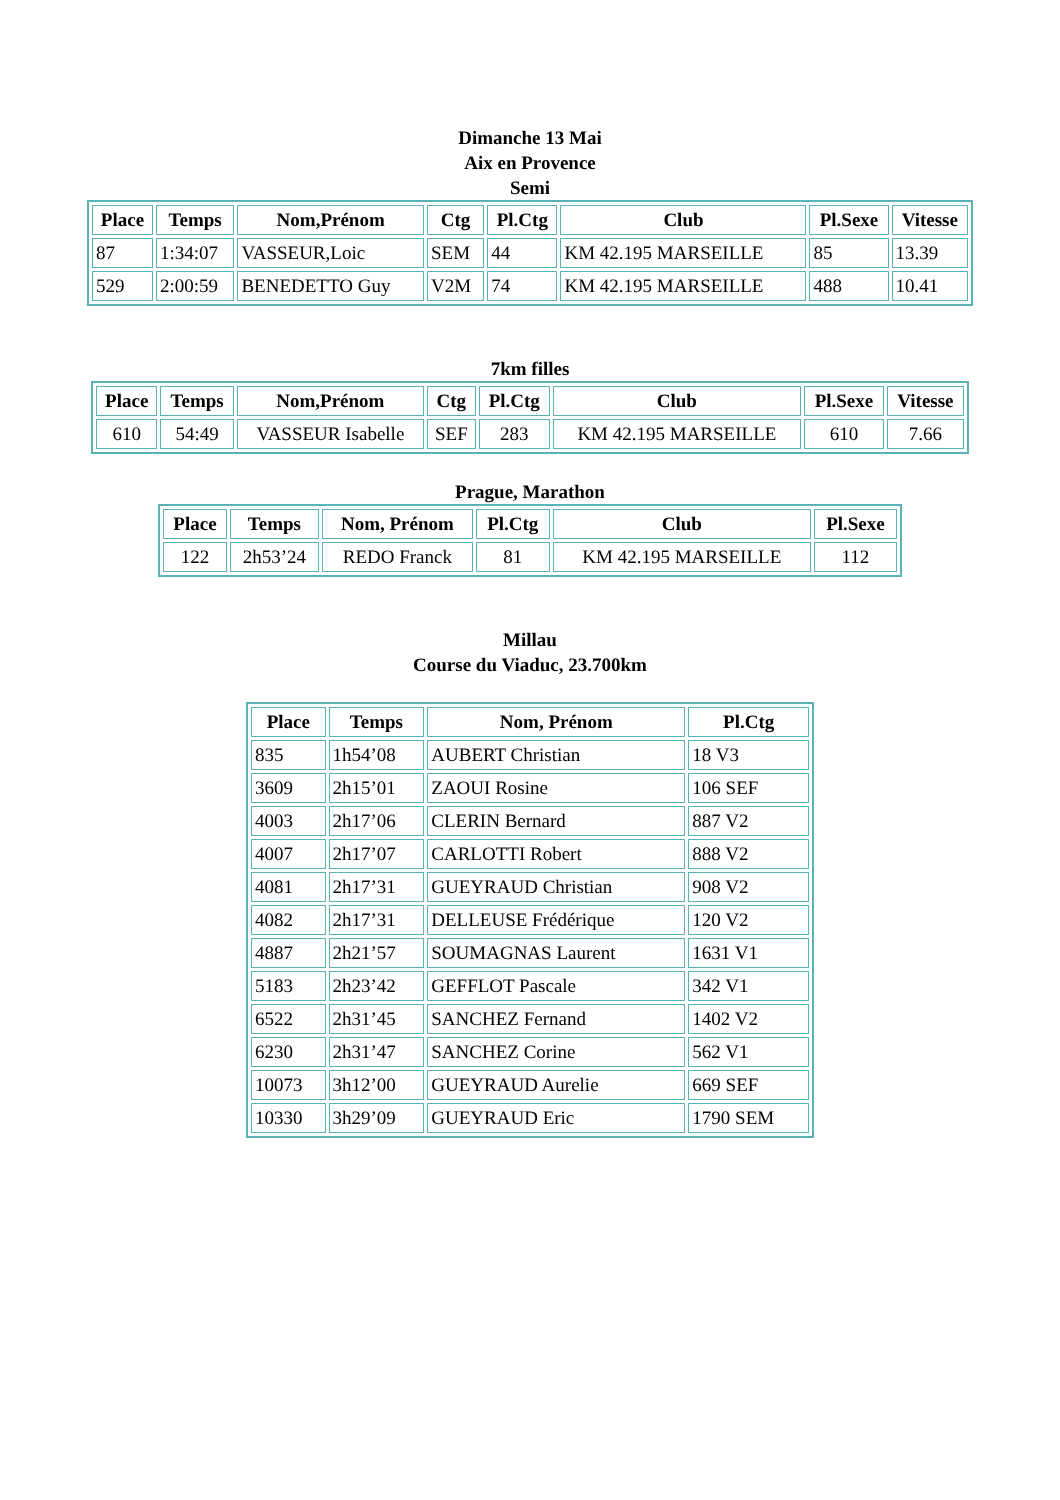Dimanche 13 Mai
Aix en Provence
Semi
| Place | Temps | Nom,Prénom | Ctg | Pl.Ctg | Club | Pl.Sexe | Vitesse |
| --- | --- | --- | --- | --- | --- | --- | --- |
| 87 | 1:34:07 | VASSEUR,Loic | SEM | 44 | KM 42.195 MARSEILLE | 85 | 13.39 |
| 529 | 2:00:59 | BENEDETTO Guy | V2M | 74 | KM 42.195 MARSEILLE | 488 | 10.41 |
7km filles
| Place | Temps | Nom,Prénom | Ctg | Pl.Ctg | Club | Pl.Sexe | Vitesse |
| --- | --- | --- | --- | --- | --- | --- | --- |
| 610 | 54:49 | VASSEUR Isabelle | SEF | 283 | KM 42.195 MARSEILLE | 610 | 7.66 |
Prague, Marathon
| Place | Temps | Nom, Prénom | Pl.Ctg | Club | Pl.Sexe |
| --- | --- | --- | --- | --- | --- |
| 122 | 2h53’24 | REDO Franck | 81 | KM 42.195 MARSEILLE | 112 |
Millau
Course du Viaduc, 23.700km
| Place | Temps | Nom, Prénom | Pl.Ctg |
| --- | --- | --- | --- |
| 835 | 1h54’08 | AUBERT Christian | 18 V3 |
| 3609 | 2h15’01 | ZAOUI Rosine | 106 SEF |
| 4003 | 2h17’06 | CLERIN Bernard | 887 V2 |
| 4007 | 2h17’07 | CARLOTTI Robert | 888 V2 |
| 4081 | 2h17’31 | GUEYRAUD Christian | 908 V2 |
| 4082 | 2h17’31 | DELLEUSE Frédérique | 120 V2 |
| 4887 | 2h21’57 | SOUMAGNAS Laurent | 1631 V1 |
| 5183 | 2h23’42 | GEFFLOT Pascale | 342 V1 |
| 6522 | 2h31’45 | SANCHEZ Fernand | 1402 V2 |
| 6230 | 2h31’47 | SANCHEZ Corine | 562 V1 |
| 10073 | 3h12’00 | GUEYRAUD Aurelie | 669 SEF |
| 10330 | 3h29’09 | GUEYRAUD Eric | 1790 SEM |